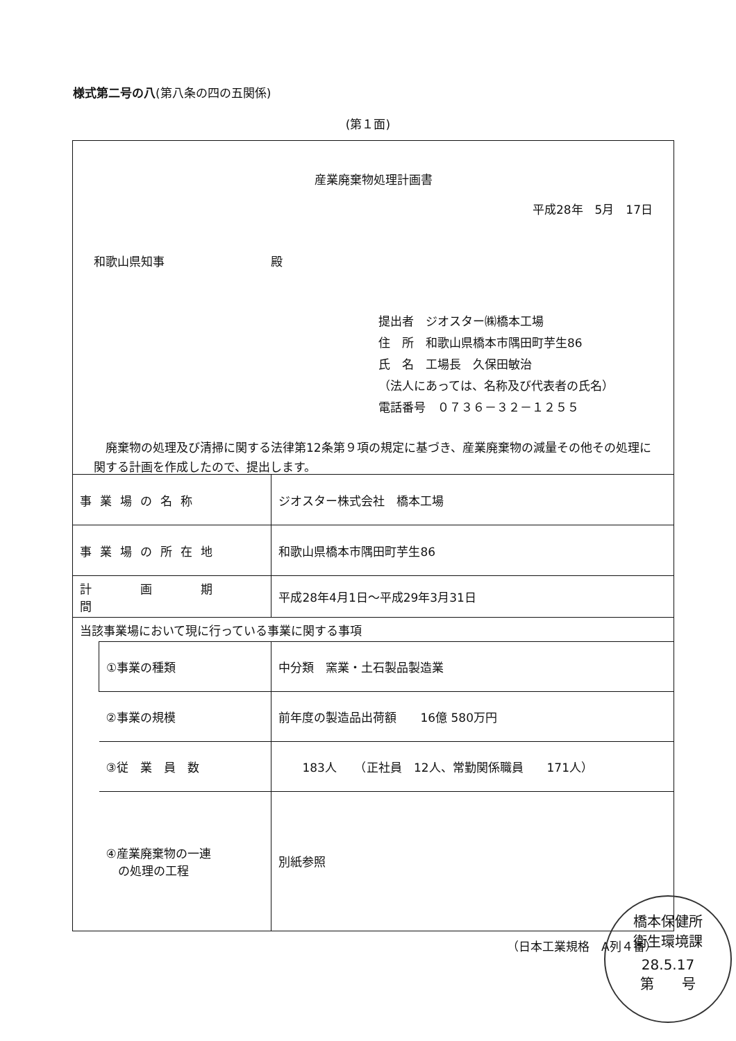様式第二号の八(第八条の四の五関係)
(第１面)
産業廃棄物処理計画書
平成28年　5月　17日
和歌山県知事　　　　　　　　　殿
提出者　ジオスター㈱橋本工場
住　所　和歌山県橋本市隅田町芋生86
氏　名　工場長　久保田敏治
（法人にあっては、名称及び代表者の氏名）
電話番号　０７３６－３２－１２５５
　廃棄物の処理及び清掃に関する法律第12条第９項の規定に基づき、産業廃棄物の減量その他その処理に関する計画を作成したので、提出します。
| 事業場の名称 | | ジオスター株式会社 橋本工場 |
| 事業場の所在地 | | 和歌山県橋本市隅田町芋生86 |
| 計 画 期 間 | | 平成28年4月1日～平成29年3月31日 |
| 当該事業場において現に行っている事業に関する事項 | | |
| | ①事業の種類 | 中分類 窯業・土石製品製造業 |
| | ②事業の規模 | 前年度の製造品出荷額 16億 580万円 |
| | ③従 業 員 数 | 183人 （正社員 12人、常勤関係職員 171人） |
| | ④産業廃棄物の一連 の処理の工程 | 別紙参照 |
（日本工業規格　A列４番）
橋本保健所
衛生環境課
28.5.17
第　　号